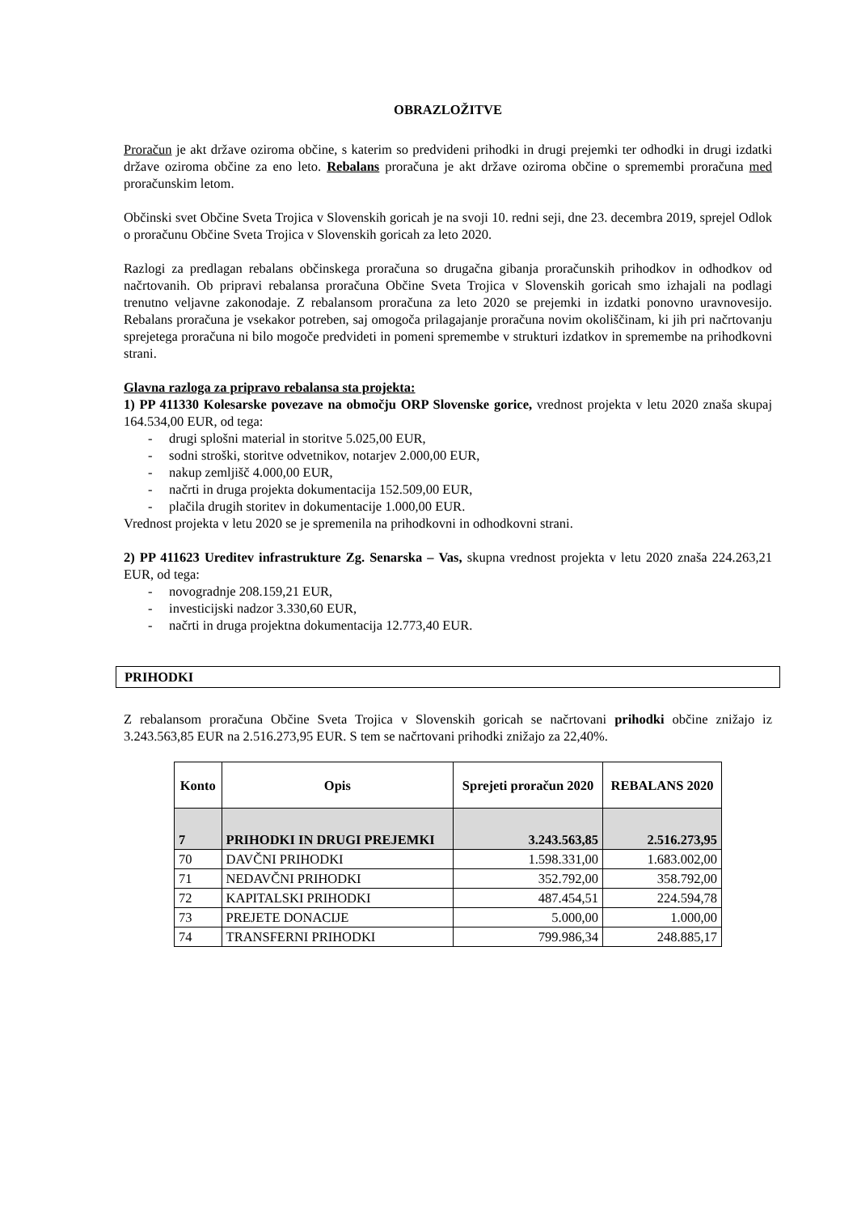OBRAZLOŽITVE
Proračun je akt države oziroma občine, s katerim so predvideni prihodki in drugi prejemki ter odhodki in drugi izdatki države oziroma občine za eno leto. Rebalans proračuna je akt države oziroma občine o spremembi proračuna med proračunskim letom.
Občinski svet Občine Sveta Trojica v Slovenskih goricah je na svoji 10. redni seji, dne 23. decembra 2019, sprejel Odlok o proračunu Občine Sveta Trojica v Slovenskih goricah za leto 2020.
Razlogi za predlagan rebalans občinskega proračuna so drugačna gibanja proračunskih prihodkov in odhodkov od načrtovanih. Ob pripravi rebalansa proračuna Občine Sveta Trojica v Slovenskih goricah smo izhajali na podlagi trenutno veljavne zakonodaje. Z rebalansom proračuna za leto 2020 se prejemki in izdatki ponovno uravnovesijo. Rebalans proračuna je vsekakor potreben, saj omogoča prilagajanje proračuna novim okoliščinam, ki jih pri načrtovanju sprejetega proračuna ni bilo mogoče predvideti in pomeni spremembe v strukturi izdatkov in spremembe na prihodkovni strani.
Glavna razloga za pripravo rebalansa sta projekta:
1) PP 411330 Kolesarske povezave na območju ORP Slovenske gorice, vrednost projekta v letu 2020 znaša skupaj 164.534,00 EUR, od tega:
- drugi splošni material in storitve 5.025,00 EUR,
- sodni stroški, storitve odvetnikov, notarjev 2.000,00 EUR,
- nakup zemljišč 4.000,00 EUR,
- načrti in druga projekta dokumentacija 152.509,00 EUR,
- plačila drugih storitev in dokumentacije 1.000,00 EUR.
Vrednost projekta v letu 2020 se je spremenila na prihodkovni in odhodkovni strani.
2) PP 411623 Ureditev infrastrukture Zg. Senarska – Vas, skupna vrednost projekta v letu 2020 znaša 224.263,21 EUR, od tega:
- novogradnje 208.159,21 EUR,
- investicijski nadzor 3.330,60 EUR,
- načrti in druga projektna dokumentacija 12.773,40 EUR.
PRIHODKI
Z rebalansom proračuna Občine Sveta Trojica v Slovenskih goricah se načrtovani prihodki občine znižajo iz 3.243.563,85 EUR na 2.516.273,95 EUR. S tem se načrtovani prihodki znižajo za 22,40%.
| Konto | Opis | Sprejeti proračun 2020 | REBALANS 2020 |
| --- | --- | --- | --- |
| 7 | PRIHODKI IN DRUGI PREJEMKI | 3.243.563,85 | 2.516.273,95 |
| 70 | DAVČNI PRIHODKI | 1.598.331,00 | 1.683.002,00 |
| 71 | NEDAVČNI PRIHODKI | 352.792,00 | 358.792,00 |
| 72 | KAPITALSKI PRIHODKI | 487.454,51 | 224.594,78 |
| 73 | PREJETE DONACIJE | 5.000,00 | 1.000,00 |
| 74 | TRANSFERNI PRIHODKI | 799.986,34 | 248.885,17 |